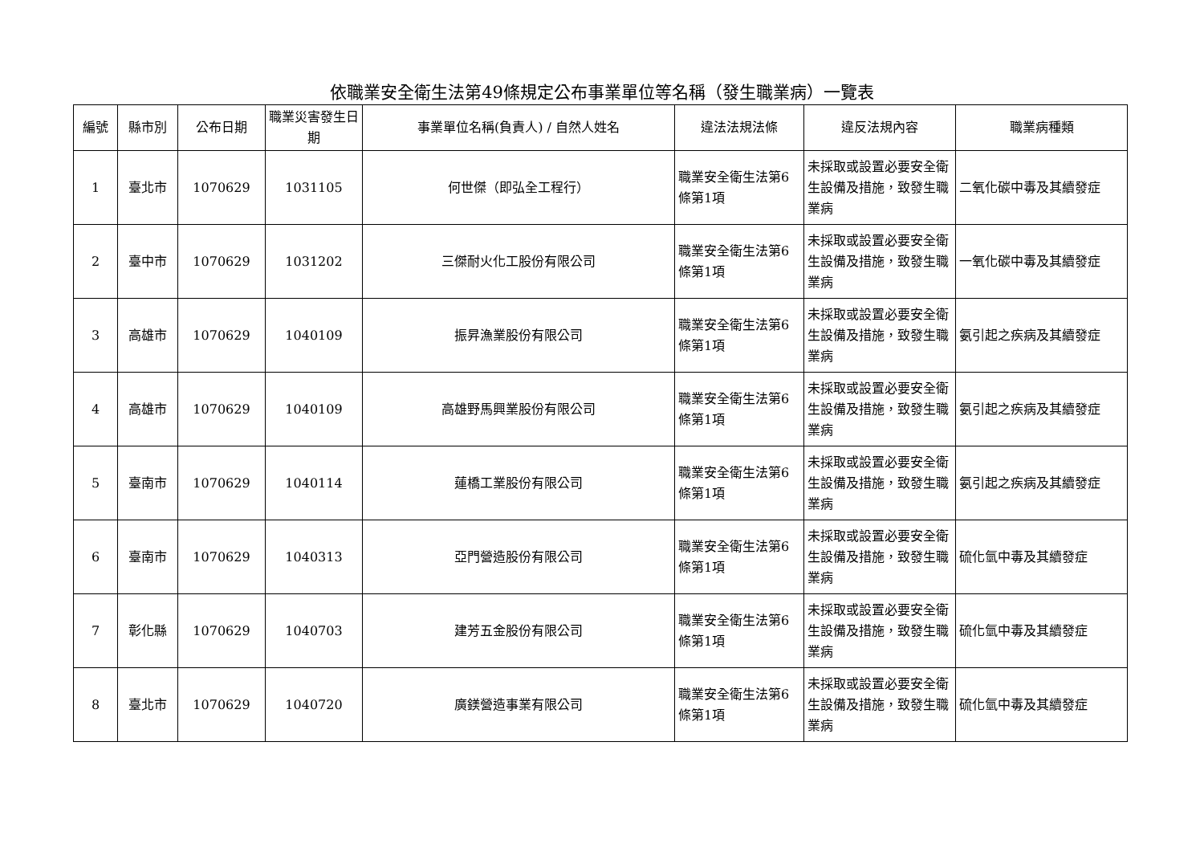依職業安全衛生法第49條規定公布事業單位等名稱（發生職業病）一覽表
| 編號 | 縣市別 | 公布日期 | 職業災害發生日期 | 事業單位名稱(負責人) / 自然人姓名 | 違法法規法條 | 違反法規內容 | 職業病種類 |
| --- | --- | --- | --- | --- | --- | --- | --- |
| 1 | 臺北市 | 1070629 | 1031105 | 何世傑（即弘全工程行） | 職業安全衛生法第6條第1項 | 未採取或設置必要安全衛生設備及措施，致發生職業病 | 二氧化碳中毒及其續發症 |
| 2 | 臺中市 | 1070629 | 1031202 | 三傑耐火化工股份有限公司 | 職業安全衛生法第6條第1項 | 未採取或設置必要安全衛生設備及措施，致發生職業病 | 一氧化碳中毒及其續發症 |
| 3 | 高雄市 | 1070629 | 1040109 | 振昇漁業股份有限公司 | 職業安全衛生法第6條第1項 | 未採取或設置必要安全衛生設備及措施，致發生職業病 | 氨引起之疾病及其續發症 |
| 4 | 高雄市 | 1070629 | 1040109 | 高雄野馬興業股份有限公司 | 職業安全衛生法第6條第1項 | 未採取或設置必要安全衛生設備及措施，致發生職業病 | 氨引起之疾病及其續發症 |
| 5 | 臺南市 | 1070629 | 1040114 | 蓮橋工業股份有限公司 | 職業安全衛生法第6條第1項 | 未採取或設置必要安全衛生設備及措施，致發生職業病 | 氨引起之疾病及其續發症 |
| 6 | 臺南市 | 1070629 | 1040313 | 亞門營造股份有限公司 | 職業安全衛生法第6條第1項 | 未採取或設置必要安全衛生設備及措施，致發生職業病 | 硫化氫中毒及其續發症 |
| 7 | 彰化縣 | 1070629 | 1040703 | 建芳五金股份有限公司 | 職業安全衛生法第6條第1項 | 未採取或設置必要安全衛生設備及措施，致發生職業病 | 硫化氫中毒及其續發症 |
| 8 | 臺北市 | 1070629 | 1040720 | 廣鎂營造事業有限公司 | 職業安全衛生法第6條第1項 | 未採取或設置必要安全衛生設備及措施，致發生職業病 | 硫化氫中毒及其續發症 |